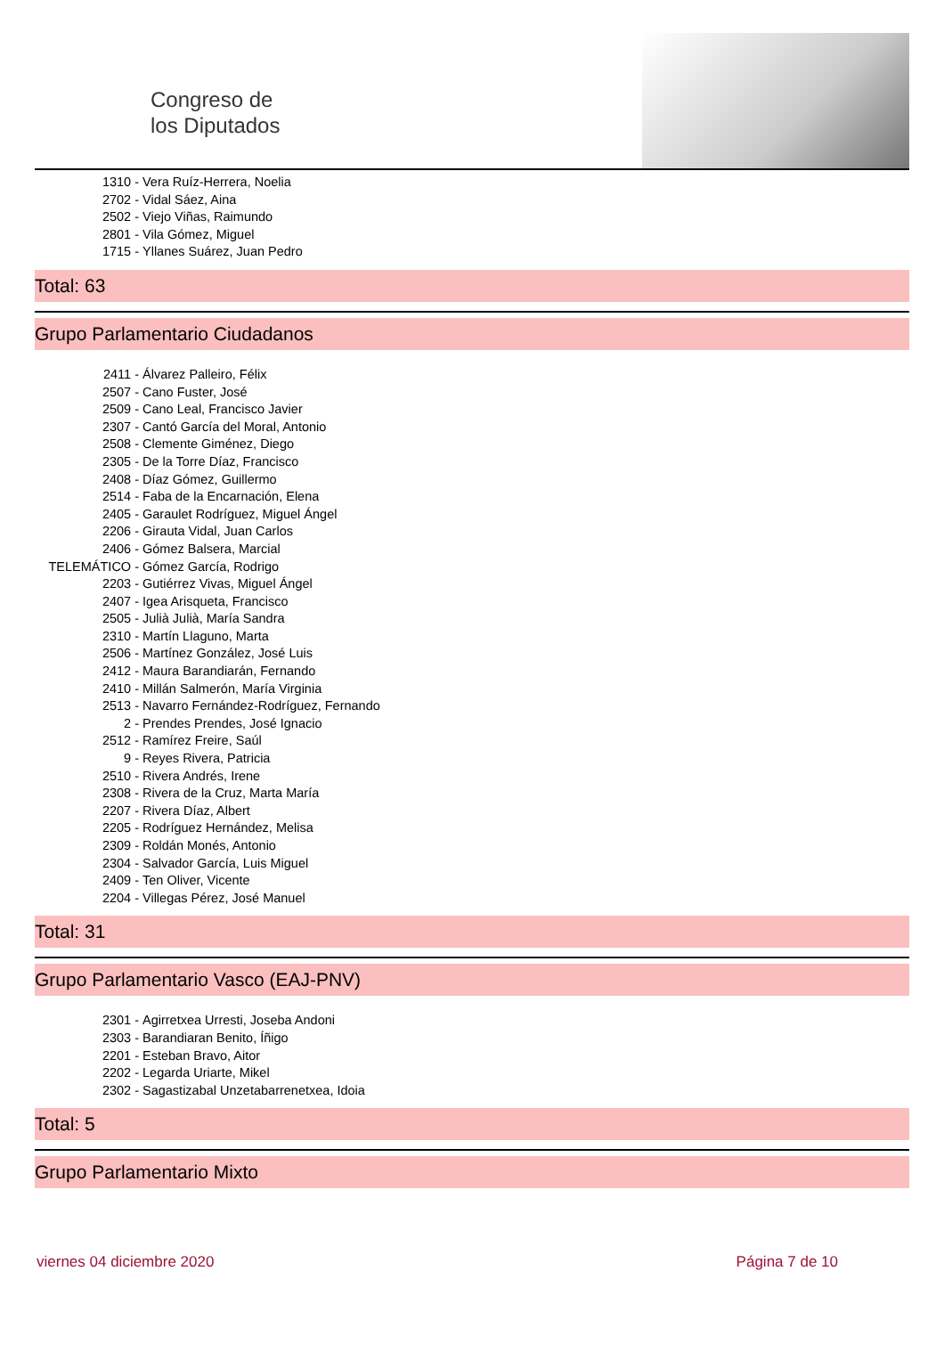Congreso de
los Diputados
1310 - Vera Ruíz-Herrera, Noelia
2702 - Vidal Sáez, Aina
2502 - Viejo Viñas, Raimundo
2801 - Vila Gómez, Miguel
1715 - Yllanes Suárez, Juan Pedro
Total: 63
Grupo Parlamentario Ciudadanos
2411 - Álvarez Palleiro, Félix
2507 - Cano Fuster, José
2509 - Cano Leal, Francisco Javier
2307 - Cantó García del Moral, Antonio
2508 - Clemente Giménez, Diego
2305 - De la Torre Díaz, Francisco
2408 - Díaz Gómez, Guillermo
2514 - Faba de la Encarnación, Elena
2405 - Garaulet Rodríguez, Miguel Ángel
2206 - Girauta Vidal, Juan Carlos
2406 - Gómez Balsera, Marcial
TELEMÁTICO - Gómez García, Rodrigo
2203 - Gutiérrez Vivas, Miguel Ángel
2407 - Igea Arisqueta, Francisco
2505 - Julià Julià, María Sandra
2310 - Martín Llaguno, Marta
2506 - Martínez González, José Luis
2412 - Maura Barandiarán, Fernando
2410 - Millán Salmerón, María Virginia
2513 - Navarro Fernández-Rodríguez, Fernando
2 - Prendes Prendes, José Ignacio
2512 - Ramírez Freire, Saúl
9 - Reyes Rivera, Patricia
2510 - Rivera Andrés, Irene
2308 - Rivera de la Cruz, Marta María
2207 - Rivera Díaz, Albert
2205 - Rodríguez Hernández, Melisa
2309 - Roldán Monés, Antonio
2304 - Salvador García, Luis Miguel
2409 - Ten Oliver, Vicente
2204 - Villegas Pérez, José Manuel
Total: 31
Grupo Parlamentario Vasco (EAJ-PNV)
2301 - Agirretxea Urresti, Joseba Andoni
2303 - Barandiaran Benito, Íñigo
2201 - Esteban Bravo, Aitor
2202 - Legarda Uriarte, Mikel
2302 - Sagastizabal Unzetabarrenetxea, Idoia
Total: 5
Grupo Parlamentario Mixto
viernes 04 diciembre 2020 Página 7 de 10